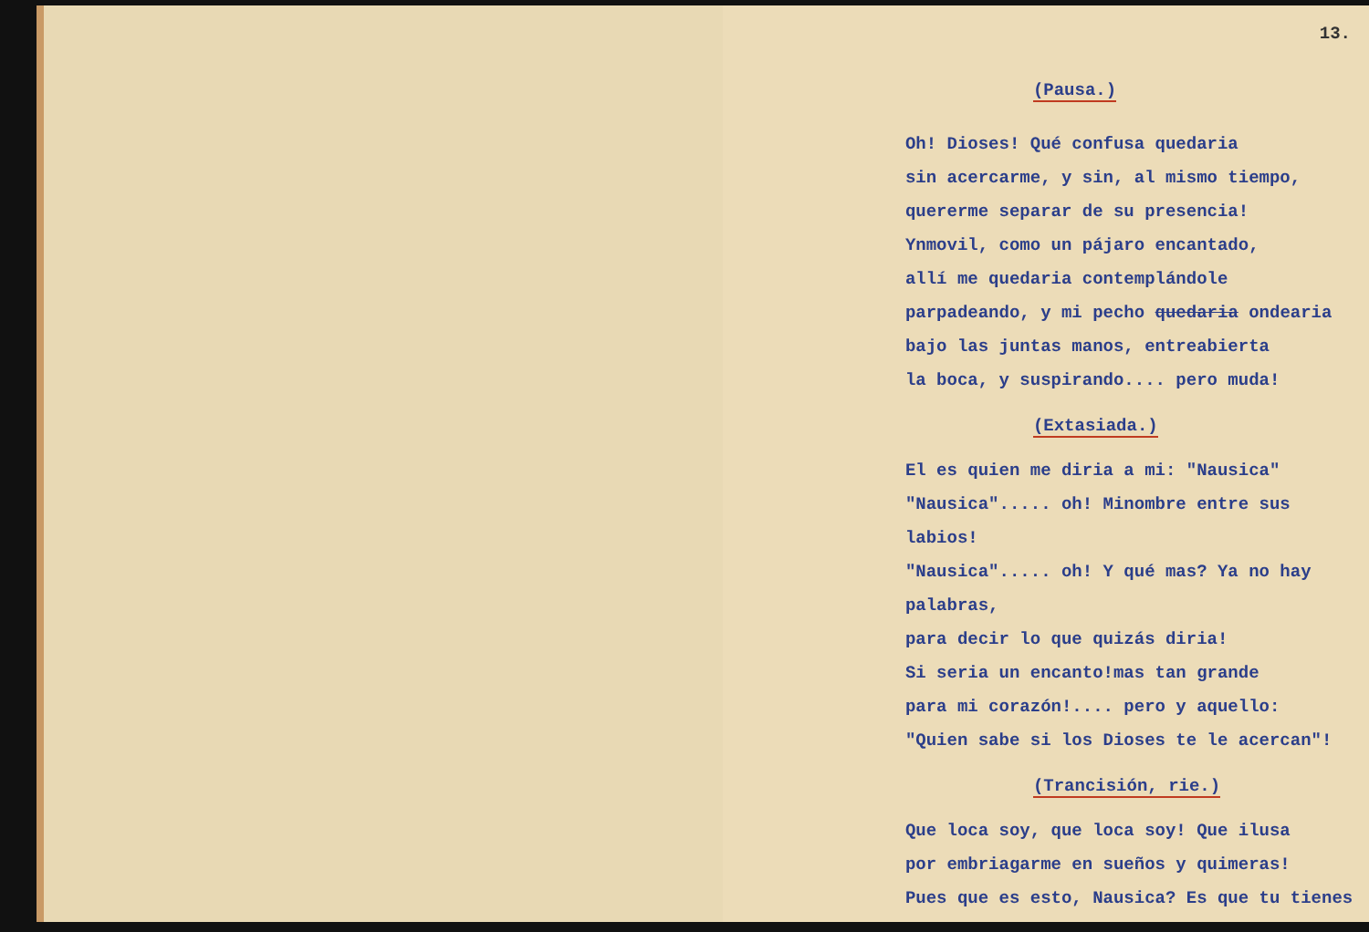13.
(Pausa.)
Oh! Dioses! Qué confusa quedaria
sin acercarme, y sin, al mismo tiempo,
quererme separar de su presencia!
Ynmovil, como un pájaro encantado,
allí me quedaria contemplándole
parpadeando, y mi pecho quedaria ondearia
bajo las juntas manos, entreabierta
la boca, y suspirando.... pero muda!
(Extasiada.)
El es quien me diria a mi: "Nausica"
"Nausica"..... oh! Minombre entre sus labios!
"Nausica"..... oh! Y qué mas? Ya no hay palabras,
para decir lo que quizás diria!
Si seria un encanto!mas tan grande
para mi corazón!.... pero y aquello:
"Quien sabe si los Dioses te le acercan"!
(Trancisión, rie.)
Que loca soy, que loca soy! Que ilusa
por embriagarme en sueños y quimeras!
Pues que es esto, Nausica? Es que tu tienes